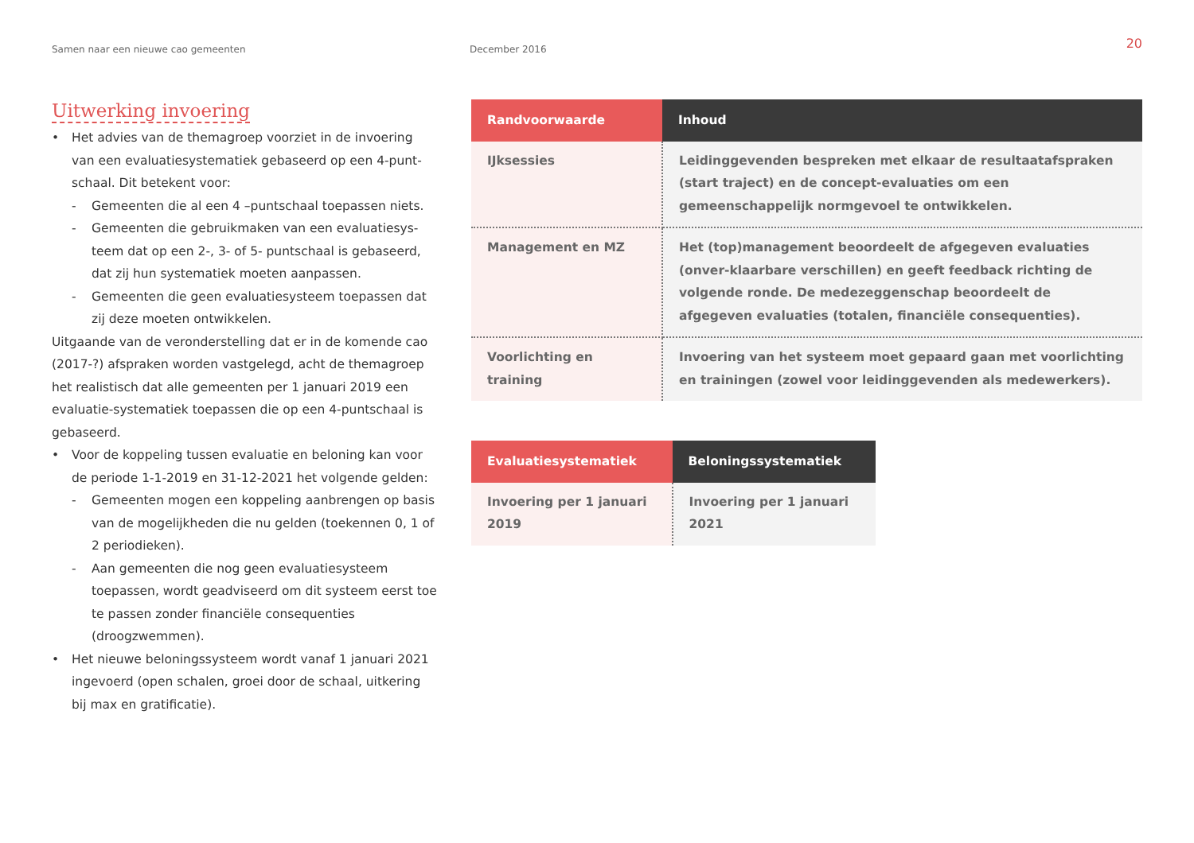Samen naar een nieuwe cao gemeenten December 2016
20
Uitwerking invoering
• Het advies van de themagroep voorziet in de invoering van een evaluatiesystematiek gebaseerd op een 4-punt-schaal. Dit betekent voor:
- Gemeenten die al een 4 –puntschaal toepassen niets.
- Gemeenten die gebruikmaken van een evaluatiesys-teem dat op een 2-, 3- of 5- puntschaal is gebaseerd, dat zij hun systematiek moeten aanpassen.
- Gemeenten die geen evaluatiesysteem toepassen dat zij deze moeten ontwikkelen.
Uitgaande van de veronderstelling dat er in de komende cao (2017-?) afspraken worden vastgelegd, acht de themagroep het realistisch dat alle gemeenten per 1 januari 2019 een evaluatie-systematiek toepassen die op een 4-puntschaal is gebaseerd.
• Voor de koppeling tussen evaluatie en beloning kan voor de periode 1-1-2019 en 31-12-2021 het volgende gelden:
- Gemeenten mogen een koppeling aanbrengen op basis van de mogelijkheden die nu gelden (toekennen 0, 1 of 2 periodieken).
- Aan gemeenten die nog geen evaluatiesysteem toepassen, wordt geadviseerd om dit systeem eerst toe te passen zonder financiële consequenties (droogzwemmen).
• Het nieuwe beloningssysteem wordt vanaf 1 januari 2021 ingevoerd (open schalen, groei door de schaal, uitkering bij max en gratificatie).
| Randvoorwaarde | Inhoud |
| --- | --- |
| IJksessies | Leidinggevenden bespreken met elkaar de resultaatafspraken (start traject) en de concept-evaluaties om een gemeenschappelijk normgevoel te ontwikkelen. |
| Management en MZ | Het (top)management beoordeelt de afgegeven evaluaties (onver-klaarbare verschillen) en geeft feedback richting de volgende ronde. De medezeggenschap beoordeelt de afgegeven evaluaties (totalen, financiële consequenties). |
| Voorlichting en training | Invoering van het systeem moet gepaard gaan met voorlichting en trainingen (zowel voor leidinggevenden als medewerkers). |
| Evaluatiesystematiek | Beloningssystematiek |
| --- | --- |
| Invoering per 1 januari 2019 | Invoering per 1 januari 2021 |